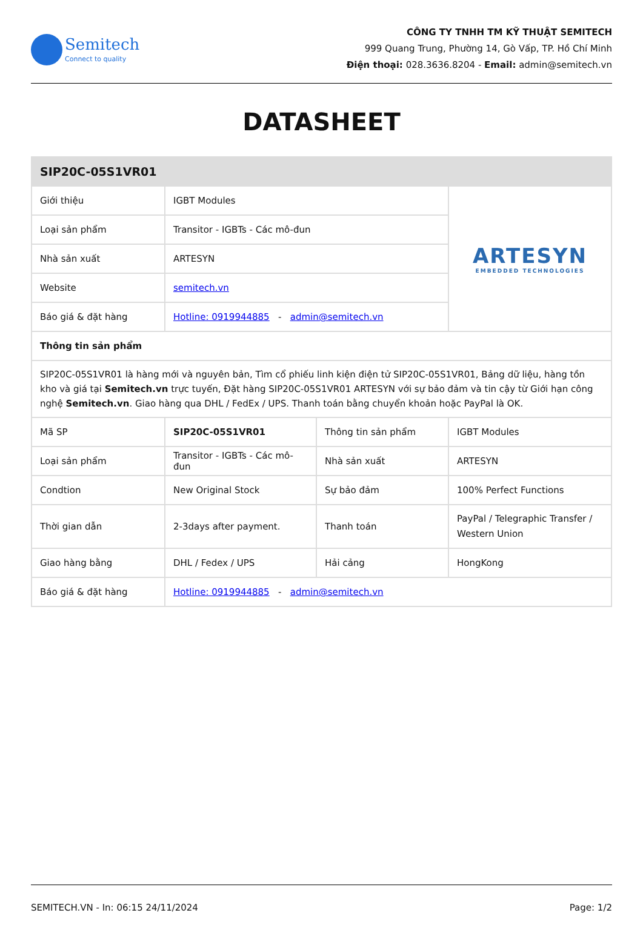Semitech
Connect to quality
CÔNG TY TNHH TM KỸ THUẬT SEMITECH
999 Quang Trung, Phường 14, Gò Vấp, TP. Hồ Chí Minh
Điện thoại: 028.3636.8204 - Email: admin@semitech.vn
DATASHEET
| SIP20C-05S1VR01 | | | |
| Giới thiệu | IGBT Modules | | ARTESYN EMBEDDED TECHNOLOGIES |
| Loại sản phẩm | Transitor - IGBTs - Các mô-đun | | |
| Nhà sản xuất | ARTESYN | | |
| Website | semitech.vn | | |
| Báo giá & đặt hàng | Hotline: 0919944885 - admin@semitech.vn | | |
| Thông tin sản phẩm | | | |
| SIP20C-05S1VR01 là hàng mới và nguyên bản, Tìm cổ phiếu linh kiện điện tử SIP20C-05S1VR01, Bảng dữ liệu, hàng tồn kho và giá tại Semitech.vn trực tuyến, Đặt hàng SIP20C-05S1VR01 ARTESYN với sự bảo đảm và tin cậy từ Giới hạn công nghệ Semitech.vn . Giao hàng qua DHL / FedEx / UPS. Thanh toán bằng chuyển khoản hoặc PayPal là OK. | | | |
| Mã SP | SIP20C-05S1VR01 | Thông tin sản phẩm | IGBT Modules |
| Loại sản phẩm | Transitor - IGBTs - Các mô-đun | Nhà sản xuất | ARTESYN |
| Condtion | New Original Stock | Sự bảo đảm | 100% Perfect Functions |
| Thời gian dẫn | 2-3days after payment. | Thanh toán | PayPal / Telegraphic Transfer / Western Union |
| Giao hàng bằng | DHL / Fedex / UPS | Hải cảng | HongKong |
| Báo giá & đặt hàng | Hotline: 0919944885 - admin@semitech.vn | | |
SEMITECH.VN - In: 06:15 24/11/2024 Page: 1/2